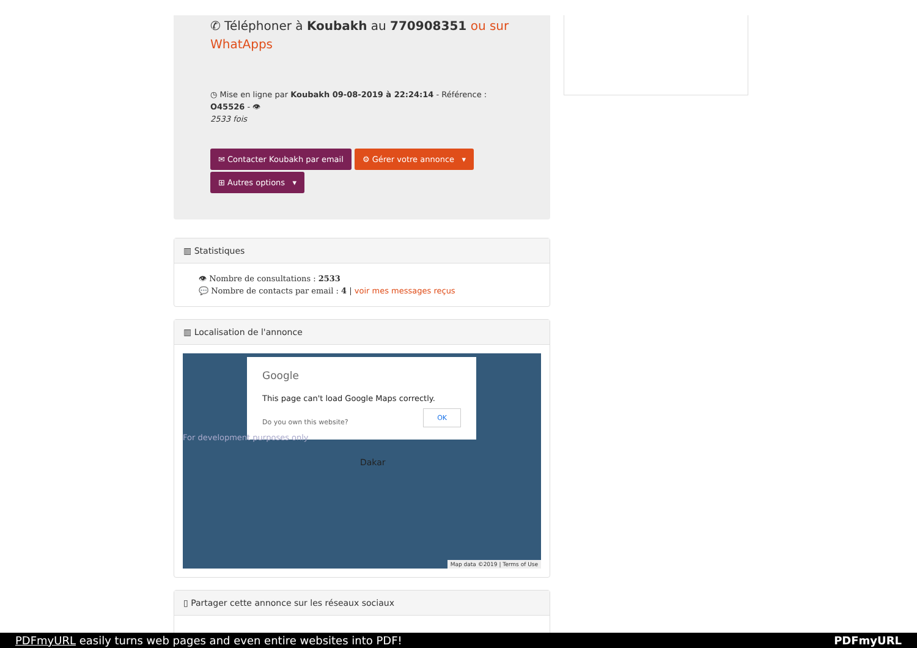✆ Téléphoner à Koubakh au 770908351 ou sur WhatApps
◷ Mise en ligne par Koubakh 09-08-2019 à 22:24:14 - Référence : O45526 - 👁
2533 fois
✉ Contacter Koubakh par email ⚙ Gérer votre annonce ▾
⊞ Autres options ▾
▥ Statistiques
👁 Nombre de consultations : 2533
💬 Nombre de contacts par email : 4 | voir mes messages reçus
▥ Localisation de l'annonce
Google
This page can't load Google Maps correctly.
Do you own this website? OK
For development purposes only
Dakar
Map data ©2019 | Terms of Use
▯ Partager cette annonce sur les réseaux sociaux
PDFmyURL easily turns web pages and even entire websites into PDF! PDFmyURL